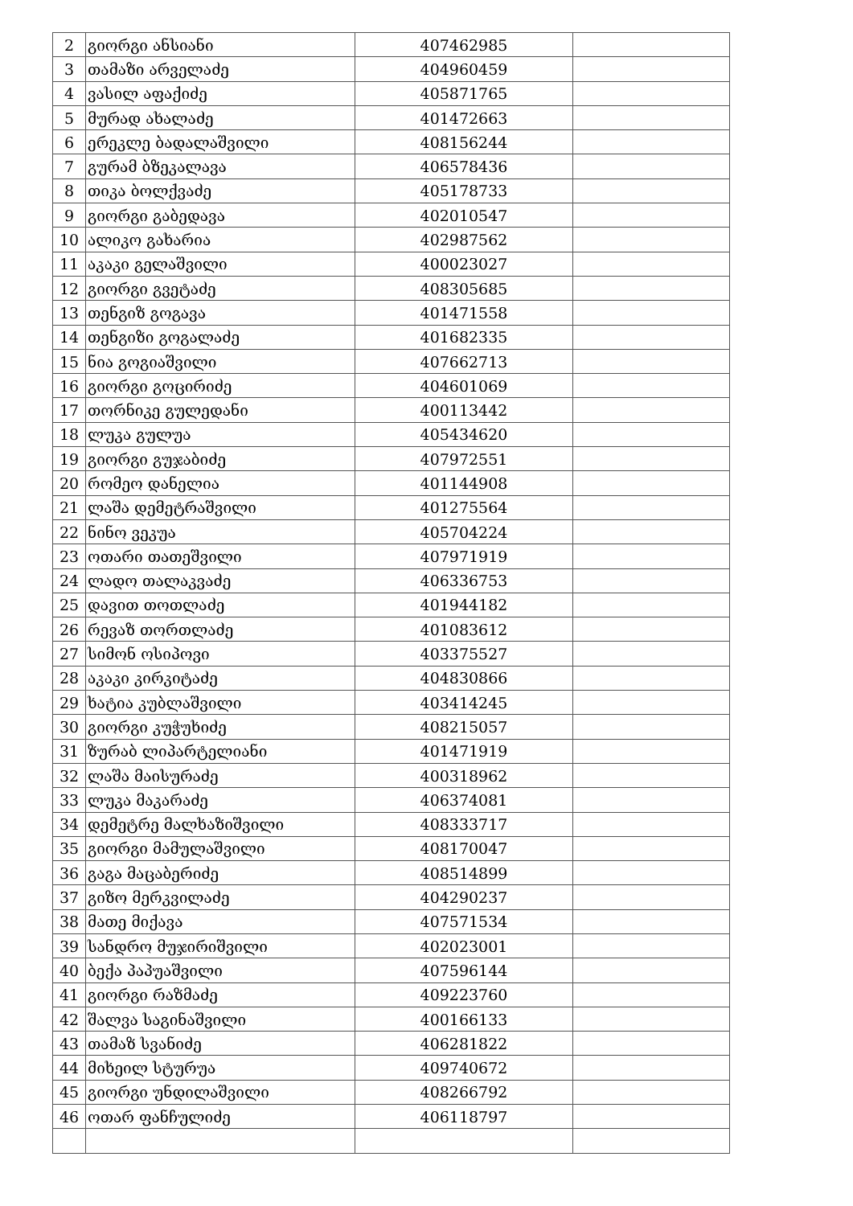| 2 | გიორგი ანსიანი | 407462985 | |
| 3 | თამაზი არველაძე | 404960459 | |
| 4 | ვასილ აფაქიძე | 405871765 | |
| 5 | მურად ახალაძე | 401472663 | |
| 6 | ერეკლე ბადალაშვილი | 408156244 | |
| 7 | გურამ ბზეკალავა | 406578436 | |
| 8 | თიკა ბოლქვაძე | 405178733 | |
| 9 | გიორგი გაბედავა | 402010547 | |
| 10 | ალიკო გახარია | 402987562 | |
| 11 | აკაკი გელაშვილი | 400023027 | |
| 12 | გიორგი გვეტაძე | 408305685 | |
| 13 | თენგიზ გოგავა | 401471558 | |
| 14 | თენგიზი გოგალაძე | 401682335 | |
| 15 | ნია გოგიაშვილი | 407662713 | |
| 16 | გიორგი გოცირიძე | 404601069 | |
| 17 | თორნიკე გულედანი | 400113442 | |
| 18 | ლუკა გულუა | 405434620 | |
| 19 | გიორგი გუჯაბიძე | 407972551 | |
| 20 | რომეო დანელია | 401144908 | |
| 21 | ლაშა დემეტრაშვილი | 401275564 | |
| 22 | ნინო ვეკუა | 405704224 | |
| 23 | ოთარი თათეშვილი | 407971919 | |
| 24 | ლადო თალაკვაძე | 406336753 | |
| 25 | დავით თოთლაძე | 401944182 | |
| 26 | რევაზ თორთლაძე | 401083612 | |
| 27 | სიმონ ოსიპოვი | 403375527 | |
| 28 | აკაკი კირკიტაძე | 404830866 | |
| 29 | ხატია კუბლაშვილი | 403414245 | |
| 30 | გიორგი კუჭუხიძე | 408215057 | |
| 31 | ზურაბ ლიპარტელიანი | 401471919 | |
| 32 | ლაშა მაისურაძე | 400318962 | |
| 33 | ლუკა მაკარაძე | 406374081 | |
| 34 | დემეტრე მალხაზიშვილი | 408333717 | |
| 35 | გიორგი მამულაშვილი | 408170047 | |
| 36 | გაგა მაცაბერიძე | 408514899 | |
| 37 | გიზო მერკვილაძე | 404290237 | |
| 38 | მათე მიქავა | 407571534 | |
| 39 | სანდრო მუჯირიშვილი | 402023001 | |
| 40 | ბექა პაპუაშვილი | 407596144 | |
| 41 | გიორგი რაზმაძე | 409223760 | |
| 42 | შალვა საგინაშვილი | 400166133 | |
| 43 | თამაზ სვანიძე | 406281822 | |
| 44 | მიხეილ სტურუა | 409740672 | |
| 45 | გიორგი უნდილაშვილი | 408266792 | |
| 46 | ოთარ ფანჩულიძე | 406118797 | |